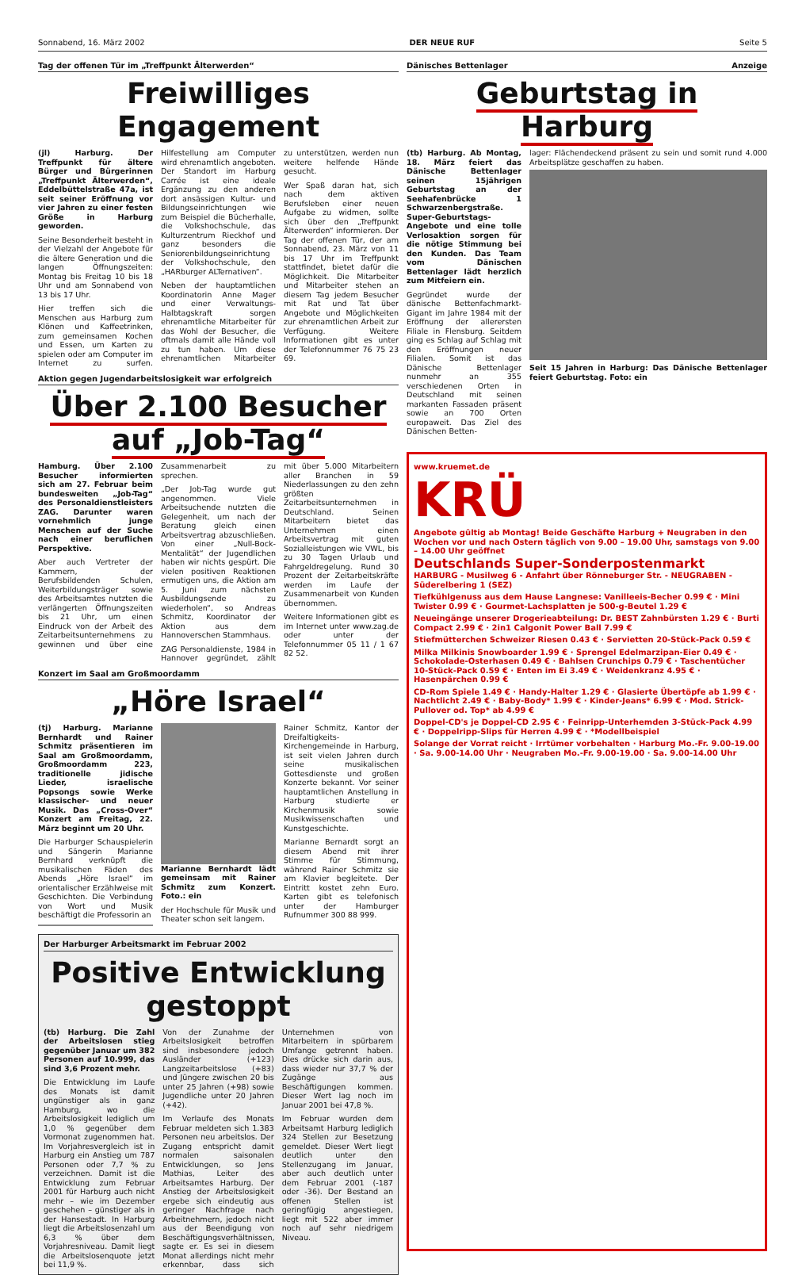Sonnabend, 16. März 2002 DER NEUE RUF Seite 5
Tag der offenen Tür im „Treffpunkt Älterwerden“
Freiwilliges Engagement
(jl) Harburg. Der Treffpunkt für ältere Bürger und Bürgerinnen „Treffpunkt Älterwerden“, Eddelbüttelstraße 47a, ist seit seiner Eröffnung vor vier Jahren zu einer festen Größe in Harburg geworden.
Seine Besonderheit besteht in der Vielzahl der Angebote für die ältere Generation und die langen Öffnungszeiten: Montag bis Freitag 10 bis 18 Uhr und am Sonnabend von 13 bis 17 Uhr.
Hier treffen sich die Menschen aus Harburg zum Klönen und Kaffeetrinken, zum gemeinsamen Kochen und Essen, um Karten zu spielen oder am Computer im Internet zu surfen. Hilfestellung am Computer wird ehrenamtlich angeboten. Der Standort im Harburg Carrée ist eine ideale Ergänzung zu den anderen dort ansässigen Kultur- und Bildungseinrichtungen wie zum Beispiel die Bücherhalle, die Volkshochschule, das Kulturzentrum Rieckhof und ganz besonders die Seniorenbildungseinrichtung der Volkshochschule, den „HARburger ALTernativen“.
Neben der hauptamtlichen Koordinatorin Anne Mager und einer Verwaltungs-Halbtagskraft sorgen ehrenamtliche Mitarbeiter für das Wohl der Besucher, die oftmals damit alle Hände voll zu tun haben. Um diese ehrenamtlichen Mitarbeiter zu unterstützen, werden nun weitere helfende Hände gesucht.
Wer Spaß daran hat, sich nach dem aktiven Berufsleben einer neuen Aufgabe zu widmen, sollte sich über den „Treffpunkt Älterwerden“ informieren. Der Tag der offenen Tür, der am Sonnabend, 23. März von 11 bis 17 Uhr im Treffpunkt stattfindet, bietet dafür die Möglichkeit. Die Mitarbeiter und Mitarbeiter stehen an diesem Tag jedem Besucher mit Rat und Tat über Angebote und Möglichkeiten zur ehrenamtlichen Arbeit zur Verfügung. Weitere Informationen gibt es unter der Telefonnummer 76 75 23 69.
Aktion gegen Jugendarbeitslosigkeit war erfolgreich
Über 2.100 Besucher
auf „Job-Tag“
Hamburg. Über 2.100 Besucher informierten sich am 27. Februar beim bundesweiten „Job-Tag“ des Personaldienstleisters ZAG. Darunter waren vornehmlich junge Menschen auf der Suche nach einer beruflichen Perspektive.
Aber auch Vertreter der Kammern, der Berufsbildenden Schulen, Weiterbildungsträger sowie des Arbeitsamtes nutzten die verlängerten Öffnungszeiten bis 21 Uhr, um einen Eindruck von der Arbeit des Zeitarbeitsunternehmens zu gewinnen und über eine Zusammenarbeit zu sprechen.
„Der Job-Tag wurde gut angenommen. Viele Arbeitsuchende nutzten die Gelegenheit, um nach der Beratung gleich einen Arbeitsvertrag abzuschließen. Von einer „Null-Bock-Mentalität“ der Jugendlichen haben wir nichts gespürt. Die vielen positiven Reaktionen ermutigen uns, die Aktion am 5. Juni zum nächsten Ausbildungsende zu wiederholen“, so Andreas Schmitz, Koordinator der Aktion aus dem Hannoverschen Stammhaus.
ZAG Personaldienste, 1984 in Hannover gegründet, zählt mit über 5.000 Mitarbeitern aller Branchen in 59 Niederlassungen zu den zehn größten Zeitarbeitsunternehmen in Deutschland. Seinen Mitarbeitern bietet das Unternehmen einen Arbeitsvertrag mit guten Sozialleistungen wie VWL, bis zu 30 Tagen Urlaub und Fahrgeldregelung. Rund 30 Prozent der Zeitarbeitskräfte werden im Laufe der Zusammenarbeit von Kunden übernommen.
Weitere Informationen gibt es im Internet unter www.zag.de oder unter der Telefonnummer 05 11 / 1 67 82 52.
Konzert im Saal am Großmoordamm
„Höre Israel“
(tj) Harburg. Marianne Bernhardt und Rainer Schmitz präsentieren im Saal am Großmoordamm, Großmoordamm 223, traditionelle jidische Lieder, israelische Popsongs sowie Werke klassischer- und neuer Musik. Das „Cross-Over“ Konzert am Freitag, 22. März beginnt um 20 Uhr.
Die Harburger Schauspielerin und Sängerin Marianne Bernhard verknüpft die musikalischen Fäden des Abends „Höre Israel“ im orientalischer Erzählweise mit Geschichten. Die Verbindung von Wort und Musik beschäftigt die Professorin an
Marianne Bernhardt lädt gemeinsam mit Rainer Schmitz zum Konzert. Foto.: ein
der Hochschule für Musik und Theater schon seit langem.
Rainer Schmitz, Kantor der Dreifaltigkeits-Kirchengemeinde in Harburg, ist seit vielen Jahren durch seine musikalischen Gottesdienste und großen Konzerte bekannt. Vor seiner hauptamtlichen Anstellung in Harburg studierte er Kirchenmusik sowie Musikwissenschaften und Kunstgeschichte.
Marianne Bernardt sorgt an diesem Abend mit ihrer Stimme für Stimmung, während Rainer Schmitz sie am Klavier begleitete. Der Eintritt kostet zehn Euro. Karten gibt es telefonisch unter der Hamburger Rufnummer 300 88 999.
Der Harburger Arbeitsmarkt im Februar 2002
Positive Entwicklung
gestoppt
(tb) Harburg. Die Zahl der Arbeitslosen stieg gegenüber Januar um 382 Personen auf 10.999, das sind 3,6 Prozent mehr.
Die Entwicklung im Laufe des Monats ist damit ungünstiger als in ganz Hamburg, wo die Arbeitslosigkeit lediglich um 1,0 % gegenüber dem Vormonat zugenommen hat. Im Vorjahresvergleich ist in Harburg ein Anstieg um 787 Personen oder 7,7 % zu verzeichnen. Damit ist die Entwicklung zum Februar 2001 für Harburg auch nicht mehr – wie im Dezember geschehen – günstiger als in der Hansestadt. In Harburg liegt die Arbeitslosenzahl um 6,3 % über dem Vorjahresniveau. Damit liegt die Arbeitslosenquote jetzt bei 11,9 %.
Von der Zunahme der Arbeitslosigkeit betroffen sind insbesondere jedoch Ausländer (+123) Langzeitarbeitslose (+83) und Jüngere zwischen 20 bis unter 25 Jahren (+98) sowie Jugendliche unter 20 Jahren (+42).
Im Verlaufe des Monats Februar meldeten sich 1.383 Personen neu arbeitslos. Der Zugang entspricht damit normalen saisonalen Entwicklungen, so Jens Mathias, Leiter des Arbeitsamtes Harburg. Der Anstieg der Arbeitslosigkeit ergebe sich eindeutig aus geringer Nachfrage nach Arbeitnehmern, jedoch nicht aus der Beendigung von Beschäftigungsverhältnissen, sagte er. Es sei in diesem Monat allerdings nicht mehr erkennbar, dass sich Unternehmen von Mitarbeitern in spürbarem Umfange getrennt haben. Dies drücke sich darin aus, dass wieder nur 37,7 % der Zugänge aus Beschäftigungen kommen. Dieser Wert lag noch im Januar 2001 bei 47,8 %.
Im Februar wurden dem Arbeitsamt Harburg lediglich 324 Stellen zur Besetzung gemeldet. Dieser Wert liegt deutlich unter den Stellenzugang im Januar, aber auch deutlich unter dem Februar 2001 (-187 oder -36). Der Bestand an offenen Stellen ist geringfügig angestiegen, liegt mit 522 aber immer noch auf sehr niedrigem Niveau.
Dänisches Bettenlager Anzeige
Geburtstag in Harburg
(tb) Harburg. Ab Montag, 18. März feiert das Dänische Bettenlager seinen 15jährigen Geburtstag an der Seehafenbrücke 1 Schwarzenbergstraße. Super-Geburtstags-Angebote und eine tolle Verlosaktion sorgen für die nötige Stimmung bei den Kunden. Das Team vom Dänischen Bettenlager lädt herzlich zum Mitfeiern ein.
Gegründet wurde der dänische Bettenfachmarkt-Gigant im Jahre 1984 mit der Eröffnung der allerersten Filiale in Flensburg. Seitdem ging es Schlag auf Schlag mit den Eröffnungen neuer Filialen. Somit ist das Dänische Bettenlager nunmehr an 355 verschiedenen Orten in Deutschland mit seinen markanten Fassaden präsent sowie an 700 Orten europaweit. Das Ziel des Dänischen Betten-
lager: Flächendeckend präsent zu sein und somit rund 4.000 Arbeitsplätze geschaffen zu haben.
Seit 15 Jahren in Harburg: Das Dänische Bettenlager feiert Geburtstag. Foto: ein
www.kruemet.de
KRÜ
Angebote gültig ab Montag! Beide Geschäfte Harburg + Neugraben in den Wochen vor und nach Ostern täglich von 9.00 – 19.00 Uhr, samstags von 9.00 – 14.00 Uhr geöffnet
Deutschlands Super-Sonderpostenmarkt
HARBURG - Musilweg 6 - Anfahrt über Rönneburger Str. - NEUGRABEN - Süderelbering 1 (SEZ)
Tiefkühlgenuss aus dem Hause Langnese: Vanilleeis-Becher 0.99 € · Mini Twister 0.99 € · Gourmet-Lachsplatten je 500-g-Beutel 1.29 €
Neueingänge unserer Drogerieabteilung: Dr. BEST Zahnbürsten 1.29 € · Burti Compact 2.99 € · 2in1 Calgonit Power Ball 7.99 €
Stiefmütterchen Schweizer Riesen 0.43 € · Servietten 20-Stück-Pack 0.59 €
Milka Milkinis Snowboarder 1.99 € · Sprengel Edelmarzipan-Eier 0.49 € · Schokolade-Osterhasen 0.49 € · Bahlsen Crunchips 0.79 € · Taschentücher 10-Stück-Pack 0.59 € · Enten im Ei 3.49 € · Weidenkranz 4.95 € · Hasenpärchen 0.99 €
CD-Rom Spiele 1.49 € · Handy-Halter 1.29 € · Glasierte Übertöpfe ab 1.99 € · Nachtlicht 2.49 € · Baby-Body* 1.99 € · Kinder-Jeans* 6.99 € · Mod. Strick-Pullover od. Top* ab 4.99 €
Doppel-CD's je Doppel-CD 2.95 € · Feinripp-Unterhemden 3-Stück-Pack 4.99 € · Doppelripp-Slips für Herren 4.99 € · *Modellbeispiel
Solange der Vorrat reicht · Irrtümer vorbehalten · Harburg Mo.-Fr. 9.00-19.00 · Sa. 9.00-14.00 Uhr · Neugraben Mo.-Fr. 9.00-19.00 · Sa. 9.00-14.00 Uhr